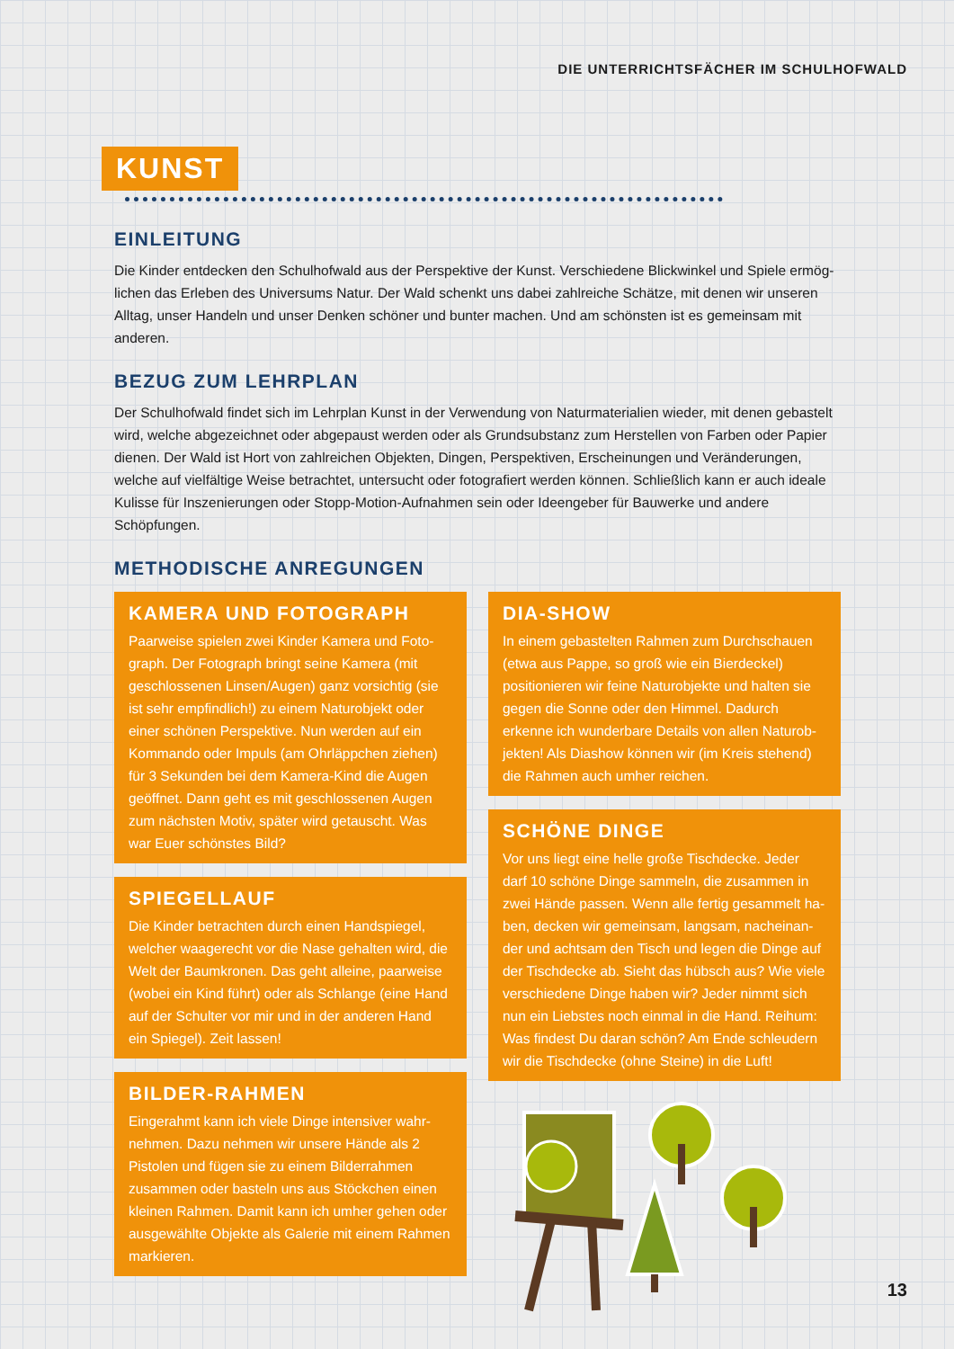DIE UNTERRICHTSFÄCHER IM SCHULHOFWALD
KUNST
EINLEITUNG
Die Kinder entdecken den Schulhofwald aus der Perspektive der Kunst. Verschiedene Blickwinkel und Spiele ermög­lichen das Erleben des Universums Natur. Der Wald schenkt uns dabei zahlreiche Schätze, mit denen wir unseren Alltag, unser Handeln und unser Denken schöner und bunter machen. Und am schönsten ist es gemeinsam mit anderen.
BEZUG ZUM LEHRPLAN
Der Schulhofwald findet sich im Lehrplan Kunst in der Verwendung von Naturmaterialien wieder, mit denen gebas­telt wird, welche abgezeichnet oder abgepaust werden oder als Grundsubstanz zum Herstellen von Farben oder Papier dienen. Der Wald ist Hort von zahlreichen Objekten, Dingen, Perspektiven, Erscheinungen und Veränderun­gen, welche auf vielfältige Weise betrachtet, untersucht oder fotografiert werden können. Schließlich kann er auch ideale Kulisse für Inszenierungen oder Stopp-Motion-Aufnahmen sein oder Ideengeber für Bauwerke und andere Schöpfungen.
METHODISCHE ANREGUNGEN
KAMERA UND FOTOGRAPH
Paarweise spielen zwei Kinder Kamera und Foto­graph. Der Fotograph bringt seine Kamera (mit geschlossenen Linsen/Augen) ganz vorsichtig (sie ist sehr empfindlich!) zu einem Naturobjekt oder einer schönen Perspektive. Nun werden auf ein Kommando oder Impuls (am Ohrläppchen ziehen) für 3 Sekunden bei dem Kamera-Kind die Augen geöffnet. Dann geht es mit geschlossenen Augen zum nächsten Motiv, später wird getauscht. Was war Euer schönstes Bild?
SPIEGELLAUF
Die Kinder betrachten durch einen Handspie­gel, welcher waagerecht vor die Nase gehalten wird, die Welt der Baumkronen. Das geht alleine, paarweise (wobei ein Kind führt) oder als Schlange (eine Hand auf der Schulter vor mir und in der anderen Hand ein Spiegel). Zeit lassen!
BILDER-RAHMEN
Eingerahmt kann ich viele Dinge intensiver wahr­nehmen. Dazu nehmen wir unsere Hände als 2 Pistolen und fügen sie zu einem Bilderrahmen zusammen oder basteln uns aus Stöckchen einen kleinen Rahmen. Damit kann ich umher gehen oder ausgewählte Objekte als Galerie mit einem Rahmen markieren.
DIA-SHOW
In einem gebastelten Rahmen zum Durchschau­en (etwa aus Pappe, so groß wie ein Bierdeckel) positionieren wir feine Naturobjekte und halten sie gegen die Sonne oder den Himmel. Dadurch erkenne ich wunderbare Details von allen Naturob­jekten! Als Diashow können wir (im Kreis stehend) die Rahmen auch umher reichen.
SCHÖNE DINGE
Vor uns liegt eine helle große Tischdecke. Jeder darf 10 schöne Dinge sammeln, die zusammen in zwei Hände passen. Wenn alle fertig gesammelt ha­ben, decken wir gemeinsam, langsam, nacheinan­der und achtsam den Tisch und legen die Dinge auf der Tischdecke ab. Sieht das hübsch aus? Wie viele verschiedene Dinge haben wir? Jeder nimmt sich nun ein Liebstes noch einmal in die Hand. Reihum: Was findest Du daran schön? Am Ende schleudern wir die Tischdecke (ohne Steine) in die Luft!
13